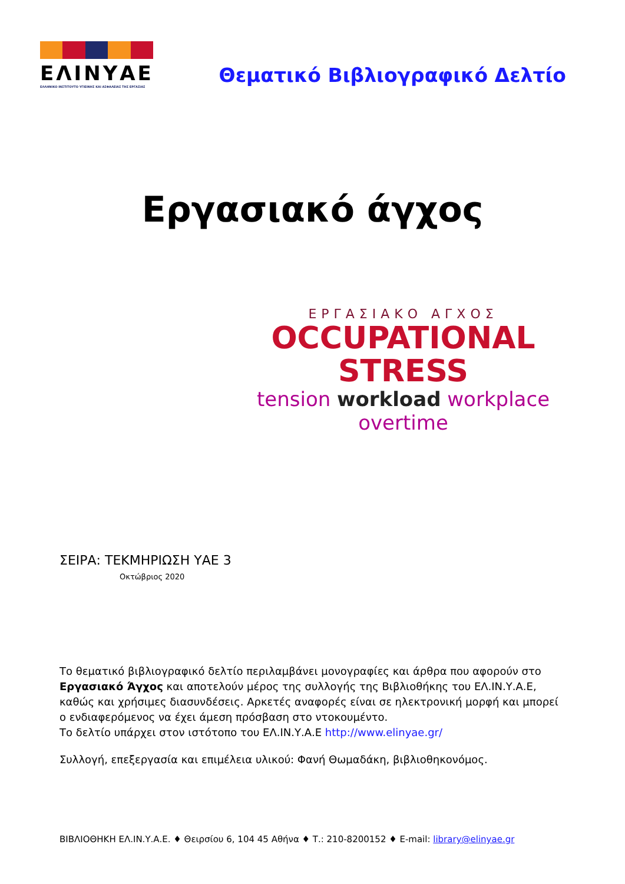ΕΛΙΝΥΑΕ
ΕΛΛΗΝΙΚΟ ΙΝΣΤΙΤΟΥΤΟ ΥΓΙΕΙΝΗΣ ΚΑΙ ΑΣΦΑΛΕΙΑΣ ΤΗΣ ΕΡΓΑΣΙΑΣ
Θεματικό Βιβλιογραφικό Δελτίο
Εργασιακό άγχος
ΕΡΓΑΣΙΑΚΟ ΑΓΧΟΣ
OCCUPATIONAL STRESS
tension workload workplace overtime
ΣΕΙΡΑ: ΤΕΚΜΗΡΙΩΣΗ ΥΑΕ 3
Οκτώβριος 2020
Το θεματικό βιβλιογραφικό δελτίο περιλαμβάνει μονογραφίες και άρθρα που αφορούν στο Εργασιακό Άγχος και αποτελούν μέρος της συλλογής της Βιβλιοθήκης του ΕΛ.ΙΝ.Υ.Α.Ε, καθώς και χρήσιμες διασυνδέσεις. Αρκετές αναφορές είναι σε ηλεκτρονική μορφή και μπορεί ο ενδιαφερόμενος να έχει άμεση πρόσβαση στο ντοκουμέντο.
Το δελτίο υπάρχει στον ιστότοπο του ΕΛ.ΙΝ.Υ.Α.Ε http://www.elinyae.gr/
Συλλογή, επεξεργασία και επιμέλεια υλικού: Φανή Θωμαδάκη, βιβλιοθηκονόμος.
ΒΙΒΛΙΟΘΗΚΗ ΕΛ.ΙΝ.Υ.Α.Ε. ♦ Θειρσίου 6, 104 45 Αθήνα ♦ Τ.: 210-8200152 ♦ E-mail: library@elinyae.gr